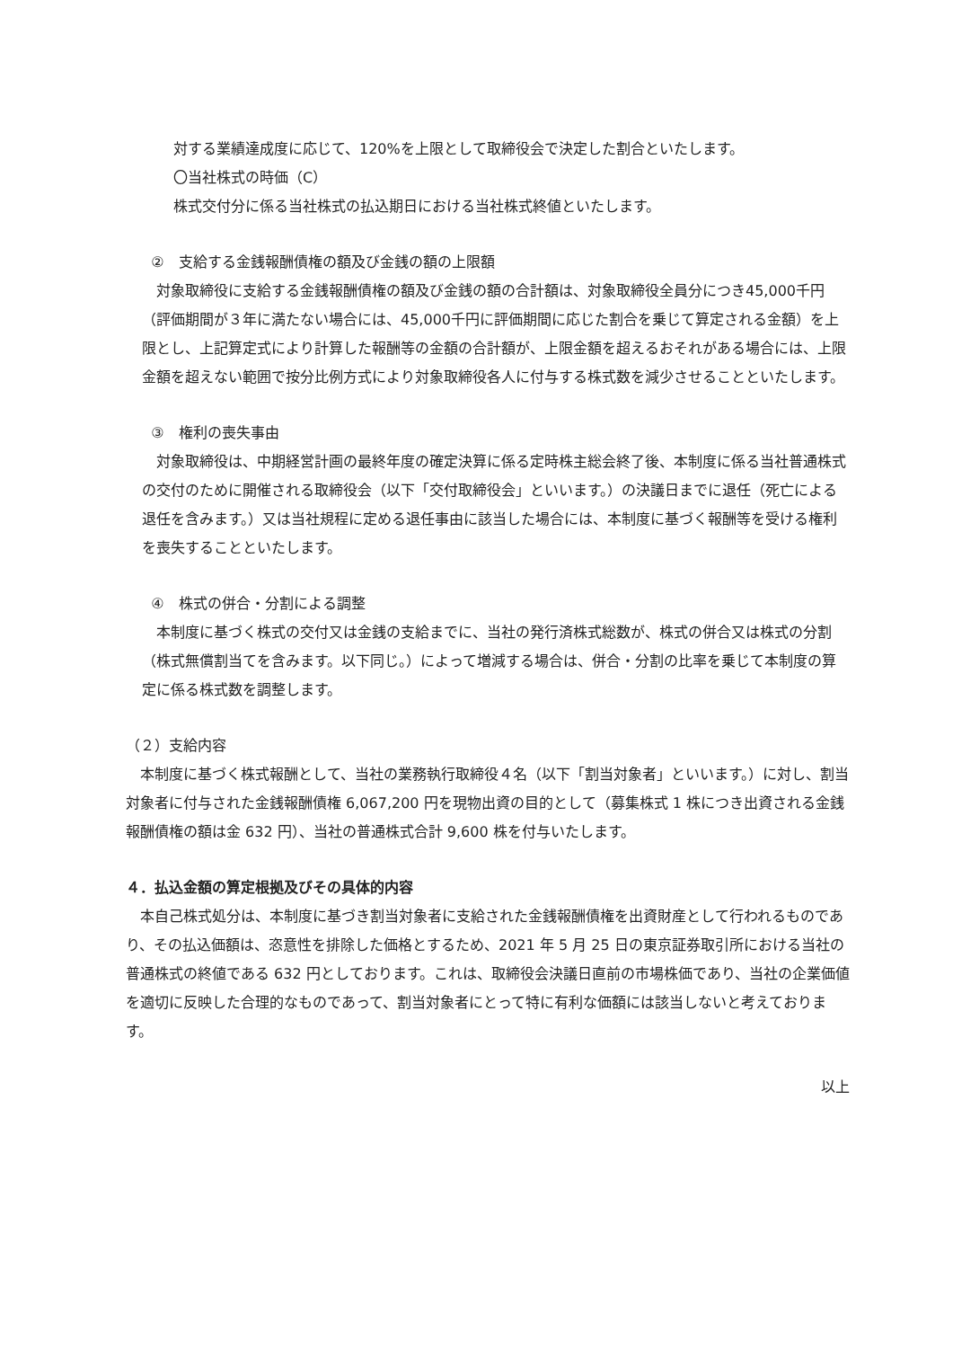対する業績達成度に応じて、120%を上限として取締役会で決定した割合といたします。
〇当社株式の時価（C）
株式交付分に係る当社株式の払込期日における当社株式終値といたします。
②　支給する金銭報酬債権の額及び金銭の額の上限額
　対象取締役に支給する金銭報酬債権の額及び金銭の額の合計額は、対象取締役全員分につき45,000千円（評価期間が３年に満たない場合には、45,000千円に評価期間に応じた割合を乗じて算定される金額）を上限とし、上記算定式により計算した報酬等の金額の合計額が、上限金額を超えるおそれがある場合には、上限金額を超えない範囲で按分比例方式により対象取締役各人に付与する株式数を減少させることといたします。
③　権利の喪失事由
　対象取締役は、中期経営計画の最終年度の確定決算に係る定時株主総会終了後、本制度に係る当社普通株式の交付のために開催される取締役会（以下「交付取締役会」といいます。）の決議日までに退任（死亡による退任を含みます。）又は当社規程に定める退任事由に該当した場合には、本制度に基づく報酬等を受ける権利を喪失することといたします。
④　株式の併合・分割による調整
　本制度に基づく株式の交付又は金銭の支給までに、当社の発行済株式総数が、株式の併合又は株式の分割（株式無償割当てを含みます。以下同じ。）によって増減する場合は、併合・分割の比率を乗じて本制度の算定に係る株式数を調整します。
（２）支給内容
　本制度に基づく株式報酬として、当社の業務執行取締役４名（以下「割当対象者」といいます。）に対し、割当対象者に付与された金銭報酬債権 6,067,200 円を現物出資の目的として（募集株式 1 株につき出資される金銭報酬債権の額は金 632 円）、当社の普通株式合計 9,600 株を付与いたします。
４．払込金額の算定根拠及びその具体的内容
　本自己株式処分は、本制度に基づき割当対象者に支給された金銭報酬債権を出資財産として行われるものであり、その払込価額は、恣意性を排除した価格とするため、2021 年 5 月 25 日の東京証券取引所における当社の普通株式の終値である 632 円としております。これは、取締役会決議日直前の市場株価であり、当社の企業価値を適切に反映した合理的なものであって、割当対象者にとって特に有利な価額には該当しないと考えております。
以上